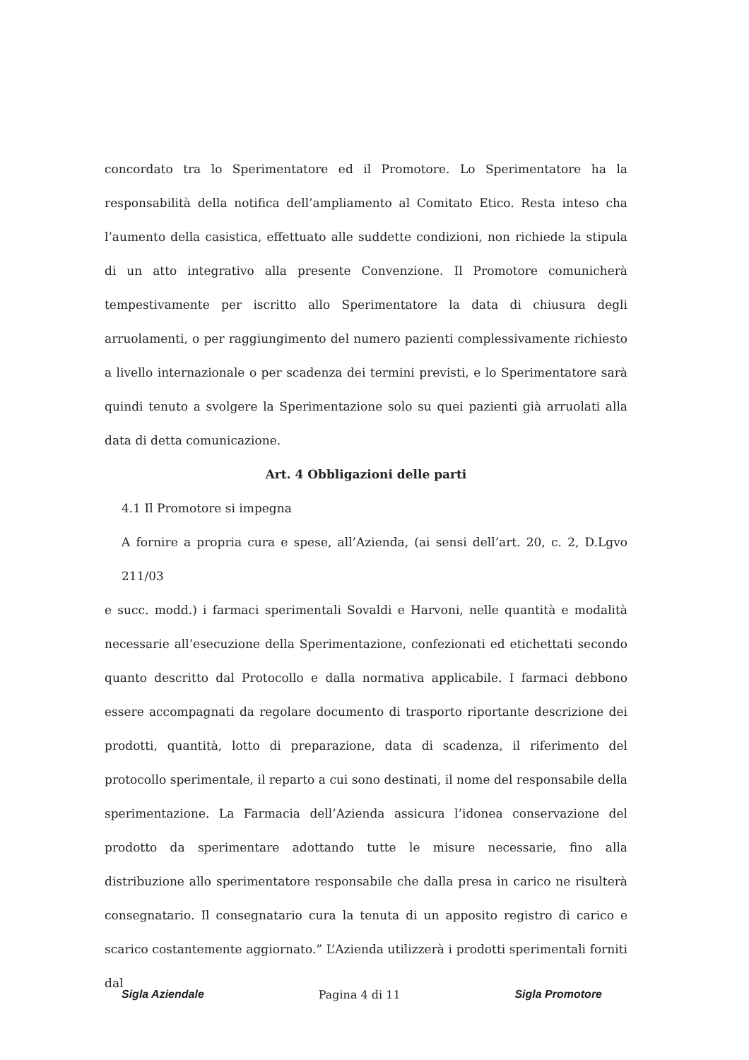concordato tra lo Sperimentatore ed il Promotore. Lo Sperimentatore ha la responsabilità della notifica dell’ampliamento al Comitato Etico. Resta inteso cha l’aumento della casistica, effettuato alle suddette condizioni, non richiede la stipula di un atto integrativo alla presente Convenzione. Il Promotore comunicherà tempestivamente per iscritto allo Sperimentatore la data di chiusura degli arruolamenti, o per raggiungimento del numero pazienti complessivamente richiesto a livello internazionale o per scadenza dei termini previsti, e lo Sperimentatore sarà quindi tenuto a svolgere la Sperimentazione solo su quei pazienti già arruolati alla data di detta comunicazione.
Art. 4 Obbligazioni delle parti
4.1 Il Promotore si impegna
A fornire a propria cura e spese, all’Azienda, (ai sensi dell’art. 20, c. 2, D.Lgvo 211/03
e succ. modd.) i farmaci sperimentali Sovaldi e Harvoni, nelle quantità e modalità necessarie all’esecuzione della Sperimentazione, confezionati ed etichettati secondo quanto descritto dal Protocollo e dalla normativa applicabile. I farmaci debbono essere accompagnati da regolare documento di trasporto riportante descrizione dei prodotti, quantità, lotto di preparazione, data di scadenza, il riferimento del protocollo sperimentale, il reparto a cui sono destinati, il nome del responsabile della sperimentazione. La Farmacia dell’Azienda assicura l’idonea conservazione del prodotto da sperimentare adottando tutte le misure necessarie, fino alla distribuzione allo sperimentatore responsabile che dalla presa in carico ne risulterà consegnatario. Il consegnatario cura la tenuta di un apposito registro di carico e scarico costantemente aggiornato.” L’Azienda utilizzerà i prodotti sperimentali forniti dal
Sigla Aziendale Pagina 4 di 11 Sigla Promotore